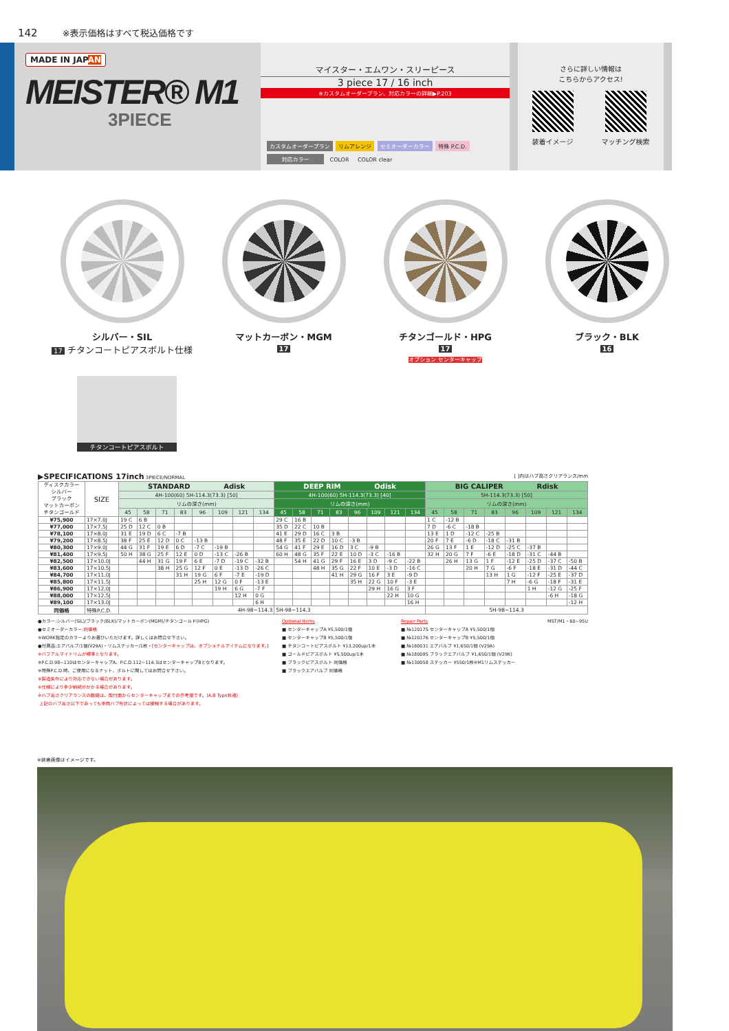142 ※表示価格はすべて税込価格です
MADE IN JAPAN
MEISTER® M1
3PIECE
マイスター・エムワン・スリーピース
3 piece 17 / 16 inch
※カスタムオーダープラン、対応カラーの詳細▶P.203
カスタムオーダープラン リムアレンジ セミオーダーカラー 特殊 P.C.D.
対応カラー COLOR COLOR clear
さらに詳しい情報は
こちらからアクセス!
装着イメージ マッチング検索
シルバー・SIL
17 チタンコートピアスボルト仕様
マットカーボン・MGM
17
チタンゴールド・HPG
17
オプション センターキャップ
ブラック・BLK
16
チタンコートピアスボルト
▶SPECIFICATIONS 17inch 3PIECE/NORMAL [ ]内はハブ高さクリアランス/mm
| ディスクカラー シルバー ブラック マットカーボン チタンゴールド | SIZE | STANDARD Adisk | | | | | | | | DEEP RIM Odisk | | | | | | | | BIG CALIPER Rdisk | | | | | | | |
| --- | --- | --- | --- | --- | --- | --- | --- | --- | --- | --- | --- | --- | --- | --- | --- | --- | --- | --- | --- | --- | --- | --- | --- | --- | --- |
| | | 4H-100(60) 5H-114.3(73.3) [50] | | | | | | | | 4H-100(60) 5H-114.3(73.3) [40] | | | | | | | | 5H-114.3(73.3) [50] | | | | | | | |
| | | リムの深さ(mm) | | | | | | | | リムの深さ(mm) | | | | | | | | リムの深さ(mm) | | | | | | | |
| | | 45 | 58 | 71 | 83 | 96 | 109 | 121 | 134 | 45 | 58 | 71 | 83 | 96 | 109 | 121 | 134 | 45 | 58 | 71 | 83 | 96 | 109 | 121 | 134 |
| ¥75,900 | 17×7.0J | 19 C | 6 B | | | | | | | 29 C | 16 B | | | | | | | 1 C | -12 B | | | | | | |
| ¥77,000 | 17×7.5J | 25 D | 12 C | 0 B | | | | | | 35 D | 22 C | 10 B | | | | | | 7 D | -6 C | -18 B | | | | | |
| ¥78,100 | 17×8.0J | 31 E | 19 D | 6 C | -7 B | | | | | 41 E | 29 D | 16 C | 3 B | | | | | 13 E | 1 D | -12 C | -25 B | | | | |
| ¥79,200 | 17×8.5J | 38 F | 25 E | 12 D | 0 C | -13 B | | | | 48 F | 35 E | 22 D | 10 C | -3 B | | | | 20 F | 7 E | -6 D | -18 C | -31 B | | | |
| ¥80,300 | 17×9.0J | 44 G | 31 F | 19 E | 6 D | -7 C | -19 B | | | 54 G | 41 F | 29 E | 16 D | 3 C | -9 B | | | 26 G | 13 F | 1 E | -12 D | -25 C | -37 B | | |
| ¥81,400 | 17×9.5J | 50 H | 38 G | 25 F | 12 E | 0 D | -13 C | -26 B | | 60 H | 48 G | 35 F | 22 E | 10 D | -3 C | -16 B | | 32 H | 20 G | 7 F | -6 E | -18 D | -31 C | -44 B | |
| ¥82,500 | 17×10.0J | | 44 H | 31 G | 19 F | 6 E | -7 D | -19 C | -32 B | | 54 H | 41 G | 29 F | 16 E | 3 D | -9 C | -22 B | | 26 H | 13 G | 1 F | -12 E | -25 D | -37 C | -50 B |
| ¥83,600 | 17×10.5J | | | 38 H | 25 G | 12 F | 0 E | -13 D | -26 C | | | 48 H | 35 G | 22 F | 10 E | -3 D | -16 C | | | 20 H | 7 G | -6 F | -18 E | -31 D | -44 C |
| ¥84,700 | 17×11.0J | | | | 31 H | 19 G | 6 F | -7 E | -19 D | | | | 41 H | 29 G | 16 F | 3 E | -9 D | | | | 13 H | 1 G | -12 F | -25 E | -37 D |
| ¥85,800 | 17×11.5J | | | | | 25 H | 12 G | 0 F | -13 E | | | | | 35 H | 22 G | 10 F | -3 E | | | | | 7 H | -6 G | -18 F | -31 E |
| ¥86,900 | 17×12.0J | | | | | | 19 H | 6 G | -7 F | | | | | | 29 H | 16 G | 3 F | | | | | | 1 H | -12 G | -25 F |
| ¥88,000 | 17×12.5J | | | | | | | 12 H | 0 G | | | | | | | 22 H | 10 G | | | | | | | -6 H | -18 G |
| ¥89,100 | 17×13.0J | | | | | | | | 6 H | | | | | | | | 16 H | | | | | | | | -12 H |
| 同価格 | 特殊P.C.D. | 4H-98~114.3 | | | | | | | | 5H-98~114.3 | | | | | | | | 5H-98~114.3 | | | | | | | |
●カラー:シルバー(SIL)/ブラック(BLK)/マットカーボン(MGM)/チタンゴールド(HPG)
●セミオーダーカラー:同価格
※WORK指定のカラーよりお選びいただけます。詳しくはお問合せ下さい。
●付属品:エアバルブ/1個(V29A)・リムステッカー/1枚・[センターキャップは、オプショナルアイテムになります。]
※バフアルマイトリムが標準となります。
※P.C.D.98~110はセンターキャップA、P.C.D.112~114.3はセンターキャップBとなります。
※特殊P.C.D.時、ご使用になるナット、ボルトに関してはお問合せ下さい。
※製造条件により対応できない場合があります。
※仕様により多少納期がかかる場合があります。
※ハブ高さクリアランスの数値は、取付面からセンターキャップまでの参考値です。(A.B Type共通)
上記のハブ高さ以下であっても車両ハブ形状によっては接触する場合があります。
Optional Items
■ センターキャップA ¥5,500/1個
■ センターキャップB ¥5,500/1個
■ チタンコートピアスボルト ¥13,200up/1本
■ ゴールドピアスボルト ¥5,500up/1本
■ ブラックピアスボルト 同価格
■ ブラックエアバルブ 同価格
Repair Parts
■ №120175 センターキャップA ¥5,500/1個
■ №120176 センターキャップB ¥5,500/1個
■ №180031 エアバルブ ¥1,650/1個 (V29A)
■ №180095 ブラックエアバルブ ¥1,650/1個 (V29K)
■ №130058 ステッカー ¥550/1枚※M1リムステッカー
MST/M1・60~95U
※装着画像はイメージです。